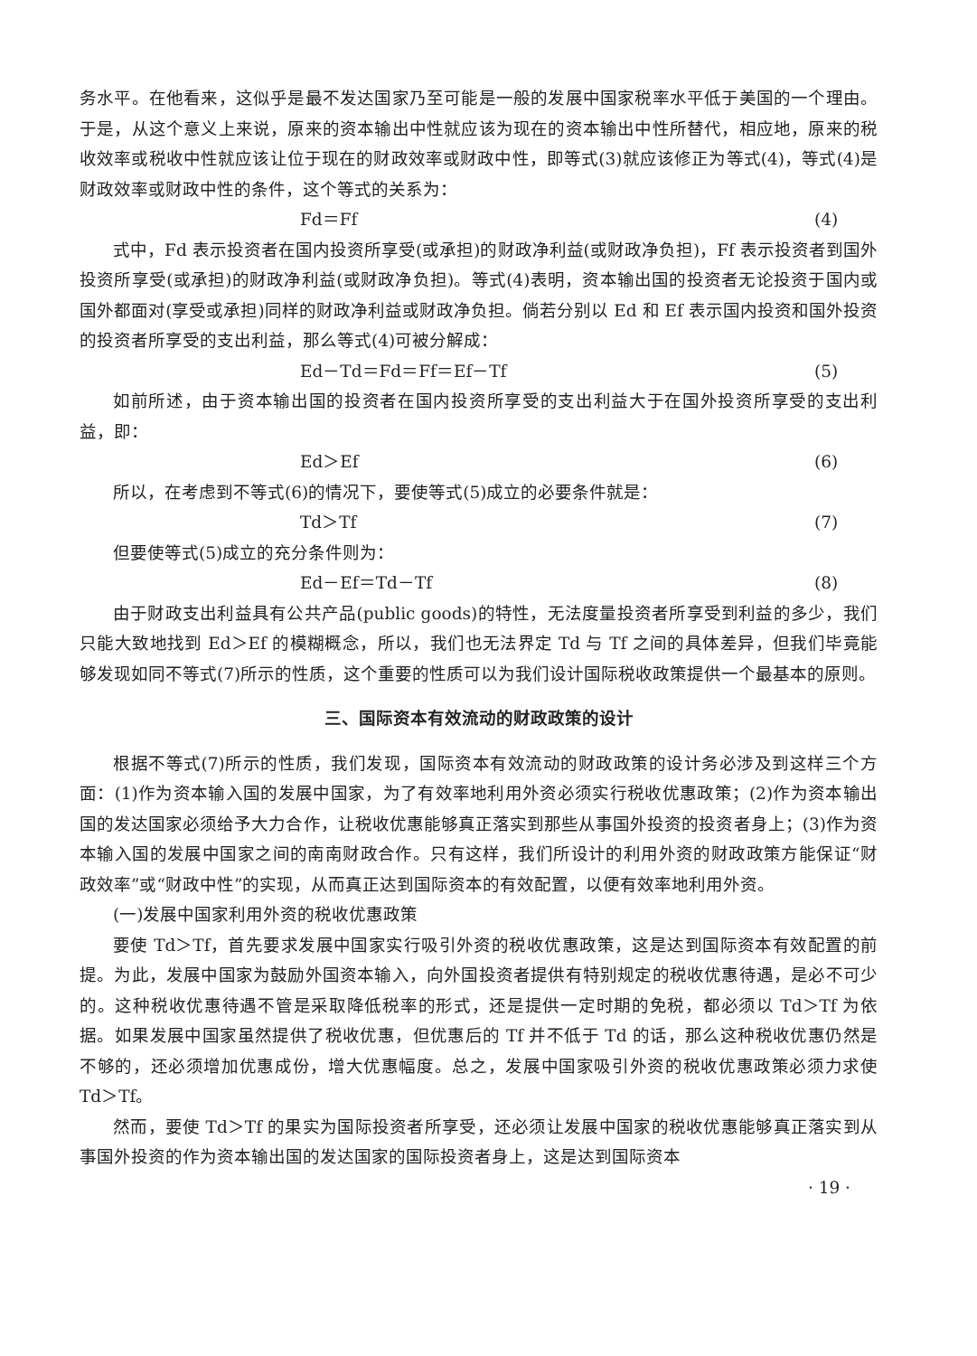务水平。在他看来，这似乎是最不发达国家乃至可能是一般的发展中国家税率水平低于美国的一个理由。于是，从这个意义上来说，原来的资本输出中性就应该为现在的资本输出中性所替代，相应地，原来的税收效率或税收中性就应该让位于现在的财政效率或财政中性，即等式(3)就应该修正为等式(4)，等式(4)是财政效率或财政中性的条件，这个等式的关系为：
Fd＝Ff (4)
式中，Fd 表示投资者在国内投资所享受(或承担)的财政净利益(或财政净负担)，Ff 表示投资者到国外投资所享受(或承担)的财政净利益(或财政净负担)。等式(4)表明，资本输出国的投资者无论投资于国内或国外都面对(享受或承担)同样的财政净利益或财政净负担。倘若分别以 Ed 和 Ef 表示国内投资和国外投资的投资者所享受的支出利益，那么等式(4)可被分解成：
Ed－Td＝Fd＝Ff＝Ef－Tf (5)
如前所述，由于资本输出国的投资者在国内投资所享受的支出利益大于在国外投资所享受的支出利益，即：
Ed＞Ef (6)
所以，在考虑到不等式(6)的情况下，要使等式(5)成立的必要条件就是：
Td＞Tf (7)
但要使等式(5)成立的充分条件则为：
Ed－Ef＝Td－Tf (8)
由于财政支出利益具有公共产品(public goods)的特性，无法度量投资者所享受到利益的多少，我们只能大致地找到 Ed＞Ef 的模糊概念，所以，我们也无法界定 Td 与 Tf 之间的具体差异，但我们毕竟能够发现如同不等式(7)所示的性质，这个重要的性质可以为我们设计国际税收政策提供一个最基本的原则。
三、国际资本有效流动的财政政策的设计
根据不等式(7)所示的性质，我们发现，国际资本有效流动的财政政策的设计务必涉及到这样三个方面：(1)作为资本输入国的发展中国家，为了有效率地利用外资必须实行税收优惠政策；(2)作为资本输出国的发达国家必须给予大力合作，让税收优惠能够真正落实到那些从事国外投资的投资者身上；(3)作为资本输入国的发展中国家之间的南南财政合作。只有这样，我们所设计的利用外资的财政政策方能保证“财政效率”或“财政中性”的实现，从而真正达到国际资本的有效配置，以便有效率地利用外资。
(一)发展中国家利用外资的税收优惠政策
要使 Td＞Tf，首先要求发展中国家实行吸引外资的税收优惠政策，这是达到国际资本有效配置的前提。为此，发展中国家为鼓励外国资本输入，向外国投资者提供有特别规定的税收优惠待遇，是必不可少的。这种税收优惠待遇不管是采取降低税率的形式，还是提供一定时期的免税，都必须以 Td＞Tf 为依据。如果发展中国家虽然提供了税收优惠，但优惠后的 Tf 并不低于 Td 的话，那么这种税收优惠仍然是不够的，还必须增加优惠成份，增大优惠幅度。总之，发展中国家吸引外资的税收优惠政策必须力求使 Td＞Tf。
然而，要使 Td＞Tf 的果实为国际投资者所享受，还必须让发展中国家的税收优惠能够真正落实到从事国外投资的作为资本输出国的发达国家的国际投资者身上，这是达到国际资本
· 19 ·